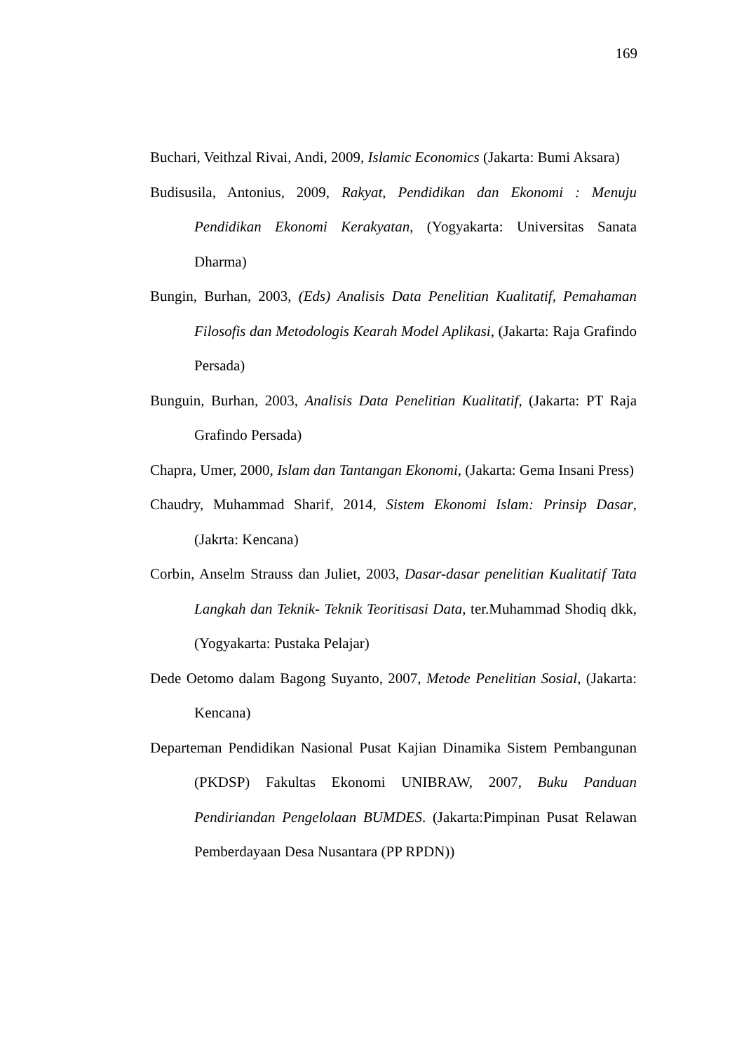169
Buchari, Veithzal Rivai, Andi, 2009, Islamic Economics (Jakarta: Bumi Aksara)
Budisusila, Antonius, 2009, Rakyat, Pendidikan dan Ekonomi : Menuju Pendidikan Ekonomi Kerakyatan, (Yogyakarta: Universitas Sanata Dharma)
Bungin, Burhan, 2003, (Eds) Analisis Data Penelitian Kualitatif, Pemahaman Filosofis dan Metodologis Kearah Model Aplikasi, (Jakarta: Raja Grafindo Persada)
Bunguin, Burhan, 2003, Analisis Data Penelitian Kualitatif, (Jakarta: PT Raja Grafindo Persada)
Chapra, Umer, 2000, Islam dan Tantangan Ekonomi, (Jakarta: Gema Insani Press)
Chaudry, Muhammad Sharif, 2014, Sistem Ekonomi Islam: Prinsip Dasar, (Jakrta: Kencana)
Corbin, Anselm Strauss dan Juliet, 2003, Dasar-dasar penelitian Kualitatif Tata Langkah dan Teknik- Teknik Teoritisasi Data, ter.Muhammad Shodiq dkk, (Yogyakarta: Pustaka Pelajar)
Dede Oetomo dalam Bagong Suyanto, 2007, Metode Penelitian Sosial, (Jakarta: Kencana)
Departeman Pendidikan Nasional Pusat Kajian Dinamika Sistem Pembangunan (PKDSP) Fakultas Ekonomi UNIBRAW, 2007, Buku Panduan Pendiriandan Pengelolaan BUMDES. (Jakarta:Pimpinan Pusat Relawan Pemberdayaan Desa Nusantara (PP RPDN))